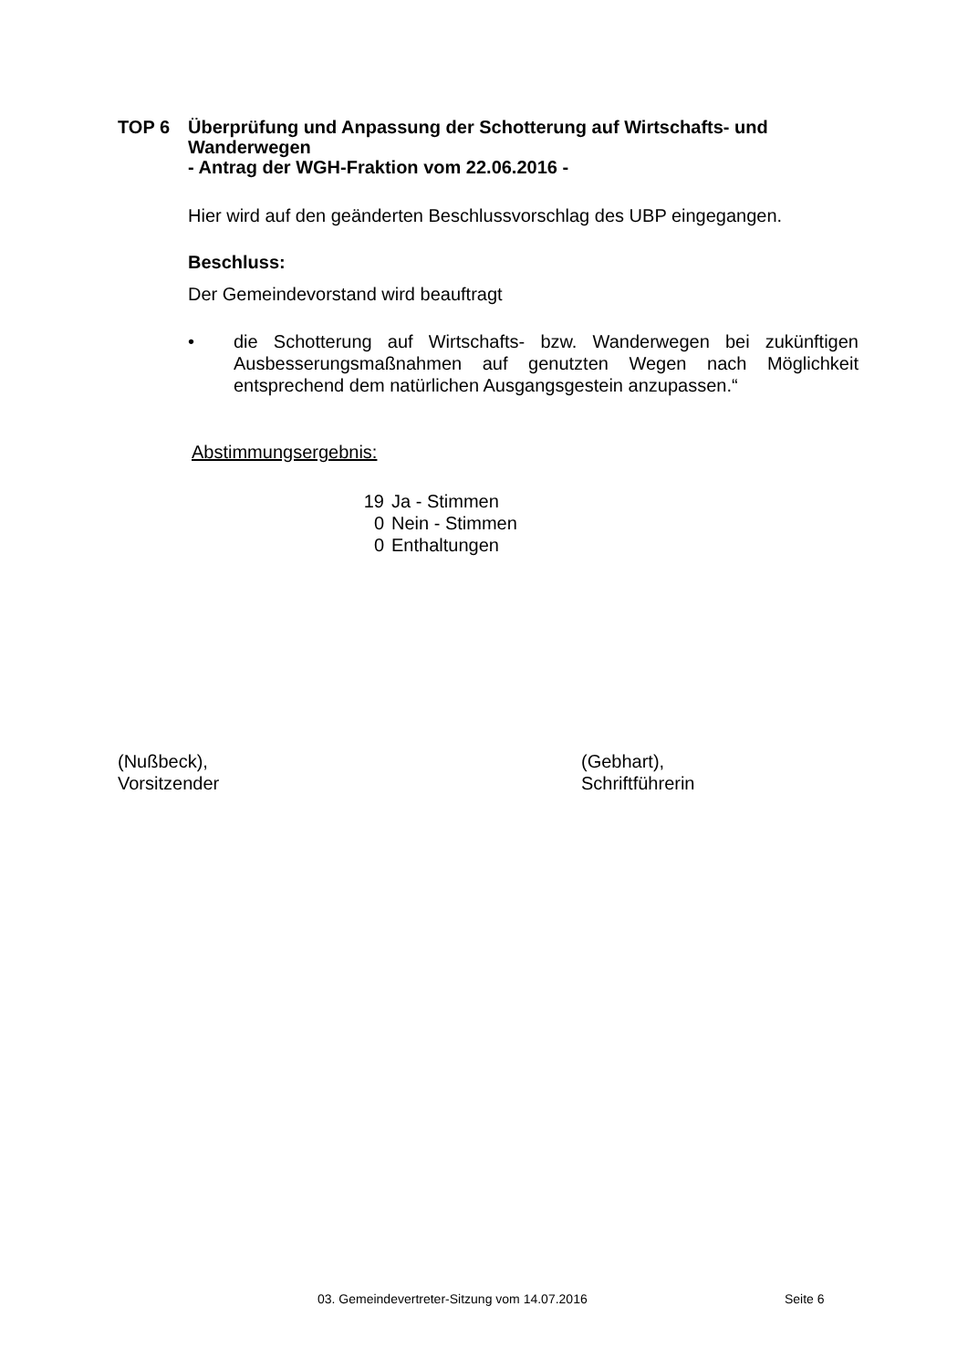TOP 6 Überprüfung und Anpassung der Schotterung auf Wirtschafts- und
Wanderwegen
- Antrag der WGH-Fraktion vom 22.06.2016 -
Hier wird auf den geänderten Beschlussvorschlag des UBP eingegangen.
Beschluss:
Der Gemeindevorstand wird beauftragt
• die Schotterung auf Wirtschafts- bzw. Wanderwegen bei zukünftigen Ausbesserungsmaßnahmen auf genutzten Wegen nach Möglichkeit entsprechend dem natürlichen Ausgangsgestein anzupassen.“
Abstimmungsergebnis:
19 Ja - Stimmen
0 Nein - Stimmen
0 Enthaltungen
(Nußbeck),
Vorsitzender
(Gebhart),
Schriftführerin
03. Gemeindevertreter-Sitzung vom 14.07.2016
Seite 6